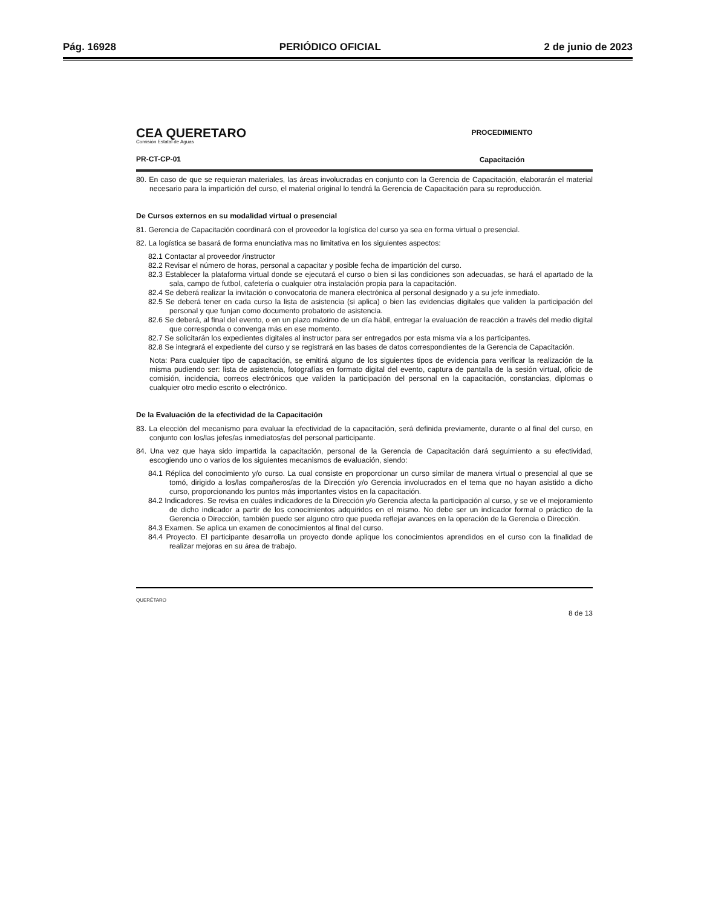Pág. 16928 PERIÓDICO OFICIAL 2 de junio de 2023
CEA QUERETARO
Comisión Estatal de Aguas
PR-CT-CP-01
PROCEDIMIENTO
Capacitación
80. En caso de que se requieran materiales, las áreas involucradas en conjunto con la Gerencia de Capacitación, elaborarán el material necesario para la impartición del curso, el material original lo tendrá la Gerencia de Capacitación para su reproducción.
De Cursos externos en su modalidad virtual o presencial
81. Gerencia de Capacitación coordinará con el proveedor la logística del curso ya sea en forma virtual o presencial.
82. La logística se basará de forma enunciativa mas no limitativa en los siguientes aspectos:
82.1 Contactar al proveedor /instructor
82.2 Revisar el número de horas, personal a capacitar y posible fecha de impartición del curso.
82.3 Establecer la plataforma virtual donde se ejecutará el curso o bien si las condiciones son adecuadas, se hará el apartado de la sala, campo de futbol, cafetería o cualquier otra instalación propia para la capacitación.
82.4 Se deberá realizar la invitación o convocatoria de manera electrónica al personal designado y a su jefe inmediato.
82.5 Se deberá tener en cada curso la lista de asistencia (si aplica) o bien las evidencias digitales que validen la participación del personal y que funjan como documento probatorio de asistencia.
82.6 Se deberá, al final del evento, o en un plazo máximo de un día hábil, entregar la evaluación de reacción a través del medio digital que corresponda o convenga más en ese momento.
82.7 Se solicitarán los expedientes digitales al instructor para ser entregados por esta misma vía a los participantes.
82.8 Se integrará el expediente del curso y se registrará en las bases de datos correspondientes de la Gerencia de Capacitación.
Nota: Para cualquier tipo de capacitación, se emitirá alguno de los siguientes tipos de evidencia para verificar la realización de la misma pudiendo ser: lista de asistencia, fotografías en formato digital del evento, captura de pantalla de la sesión virtual, oficio de comisión, incidencia, correos electrónicos que validen la participación del personal en la capacitación, constancias, diplomas o cualquier otro medio escrito o electrónico.
De la Evaluación de la efectividad de la Capacitación
83. La elección del mecanismo para evaluar la efectividad de la capacitación, será definida previamente, durante o al final del curso, en conjunto con los/las jefes/as inmediatos/as del personal participante.
84. Una vez que haya sido impartida la capacitación, personal de la Gerencia de Capacitación dará seguimiento a su efectividad, escogiendo uno o varios de los siguientes mecanismos de evaluación, siendo:
84.1 Réplica del conocimiento y/o curso. La cual consiste en proporcionar un curso similar de manera virtual o presencial al que se tomó, dirigido a los/las compañeros/as de la Dirección y/o Gerencia involucrados en el tema que no hayan asistido a dicho curso, proporcionando los puntos más importantes vistos en la capacitación.
84.2 Indicadores. Se revisa en cuáles indicadores de la Dirección y/o Gerencia afecta la participación al curso, y se ve el mejoramiento de dicho indicador a partir de los conocimientos adquiridos en el mismo. No debe ser un indicador formal o práctico de la Gerencia o Dirección, también puede ser alguno otro que pueda reflejar avances en la operación de la Gerencia o Dirección.
84.3 Examen. Se aplica un examen de conocimientos al final del curso.
84.4 Proyecto. El participante desarrolla un proyecto donde aplique los conocimientos aprendidos en el curso con la finalidad de realizar mejoras en su área de trabajo.
QUERÉTARO 8 de 13